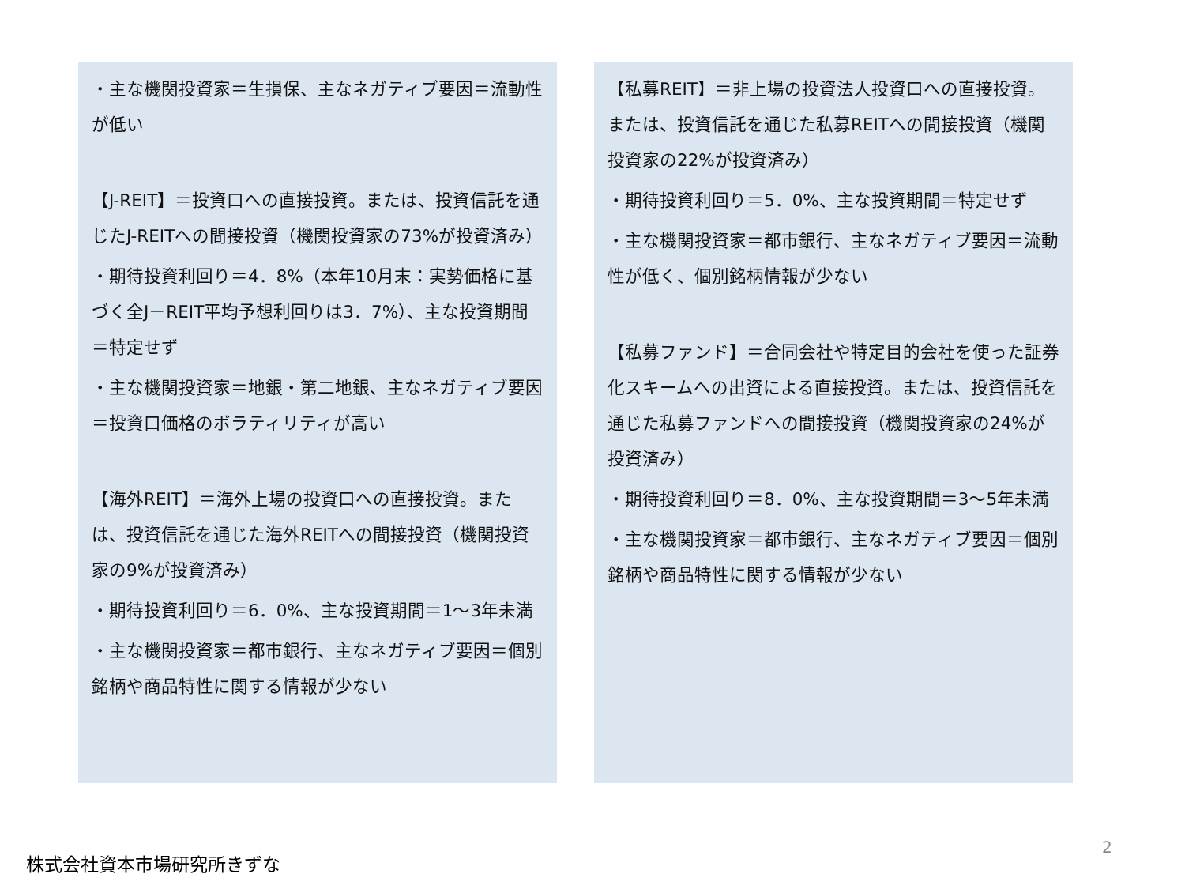・主な機関投資家＝生損保、主なネガティブ要因＝流動性が低い
【J-REIT】＝投資口への直接投資。または、投資信託を通じたJ-REITへの間接投資（機関投資家の73%が投資済み）
・期待投資利回り＝4．8%（本年10月末：実勢価格に基づく全J－REIT平均予想利回りは3．7%）、主な投資期間＝特定せず
・主な機関投資家＝地銀・第二地銀、主なネガティブ要因＝投資口価格のボラティリティが高い
【海外REIT】＝海外上場の投資口への直接投資。または、投資信託を通じた海外REITへの間接投資（機関投資家の9%が投資済み）
・期待投資利回り＝6．0%、主な投資期間＝1～3年未満
・主な機関投資家＝都市銀行、主なネガティブ要因＝個別銘柄や商品特性に関する情報が少ない
【私募REIT】＝非上場の投資法人投資口への直接投資。または、投資信託を通じた私募REITへの間接投資（機関投資家の22%が投資済み）
・期待投資利回り＝5．0%、主な投資期間＝特定せず
・主な機関投資家＝都市銀行、主なネガティブ要因＝流動性が低く、個別銘柄情報が少ない
【私募ファンド】＝合同会社や特定目的会社を使った証券化スキームへの出資による直接投資。または、投資信託を通じた私募ファンドへの間接投資（機関投資家の24%が投資済み）
・期待投資利回り＝8．0%、主な投資期間＝3～5年未満
・主な機関投資家＝都市銀行、主なネガティブ要因＝個別銘柄や商品特性に関する情報が少ない
2
株式会社資本市場研究所きずな